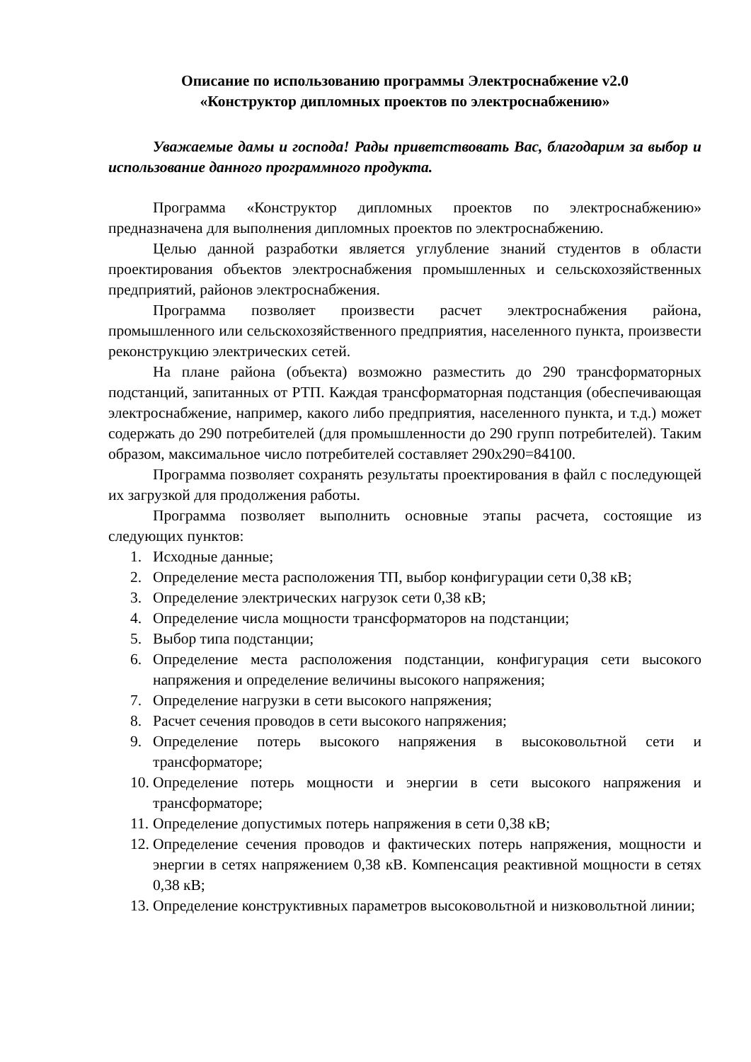Описание по использованию программы Электроснабжение v2.0
«Конструктор дипломных проектов по электроснабжению»
Уважаемые дамы и господа! Рады приветствовать Вас, благодарим за выбор и использование данного программного продукта.
Программа «Конструктор дипломных проектов по электроснабжению» предназначена для выполнения дипломных проектов по электроснабжению.
Целью данной разработки является углубление знаний студентов в области проектирования объектов электроснабжения промышленных и сельскохозяйственных предприятий, районов электроснабжения.
Программа позволяет произвести расчет электроснабжения района, промышленного или сельскохозяйственного предприятия, населенного пункта, произвести реконструкцию электрических сетей.
На плане района (объекта) возможно разместить до 290 трансформаторных подстанций, запитанных от РТП. Каждая трансформаторная подстанция (обеспечивающая электроснабжение, например, какого либо предприятия, населенного пункта, и т.д.) может содержать до 290 потребителей (для промышленности до 290 групп потребителей). Таким образом, максимальное число потребителей составляет 290х290=84100.
Программа позволяет сохранять результаты проектирования в файл с последующей их загрузкой для продолжения работы.
Программа позволяет выполнить основные этапы расчета, состоящие из следующих пунктов:
1. Исходные данные;
2. Определение места расположения ТП, выбор конфигурации сети 0,38 кВ;
3. Определение электрических нагрузок сети 0,38 кВ;
4. Определение числа мощности трансформаторов на подстанции;
5. Выбор типа подстанции;
6. Определение места расположения подстанции, конфигурация сети высокого напряжения и определение величины высокого напряжения;
7. Определение нагрузки в сети высокого напряжения;
8. Расчет сечения проводов в сети высокого напряжения;
9. Определение потерь высокого напряжения в высоковольтной сети и трансформаторе;
10. Определение потерь мощности и энергии в сети высокого напряжения и трансформаторе;
11. Определение допустимых потерь напряжения в сети 0,38 кВ;
12. Определение сечения проводов и фактических потерь напряжения, мощности и энергии в сетях напряжением 0,38 кВ. Компенсация реактивной мощности в сетях 0,38 кВ;
13. Определение конструктивных параметров высоковольтной и низковольтной линии;